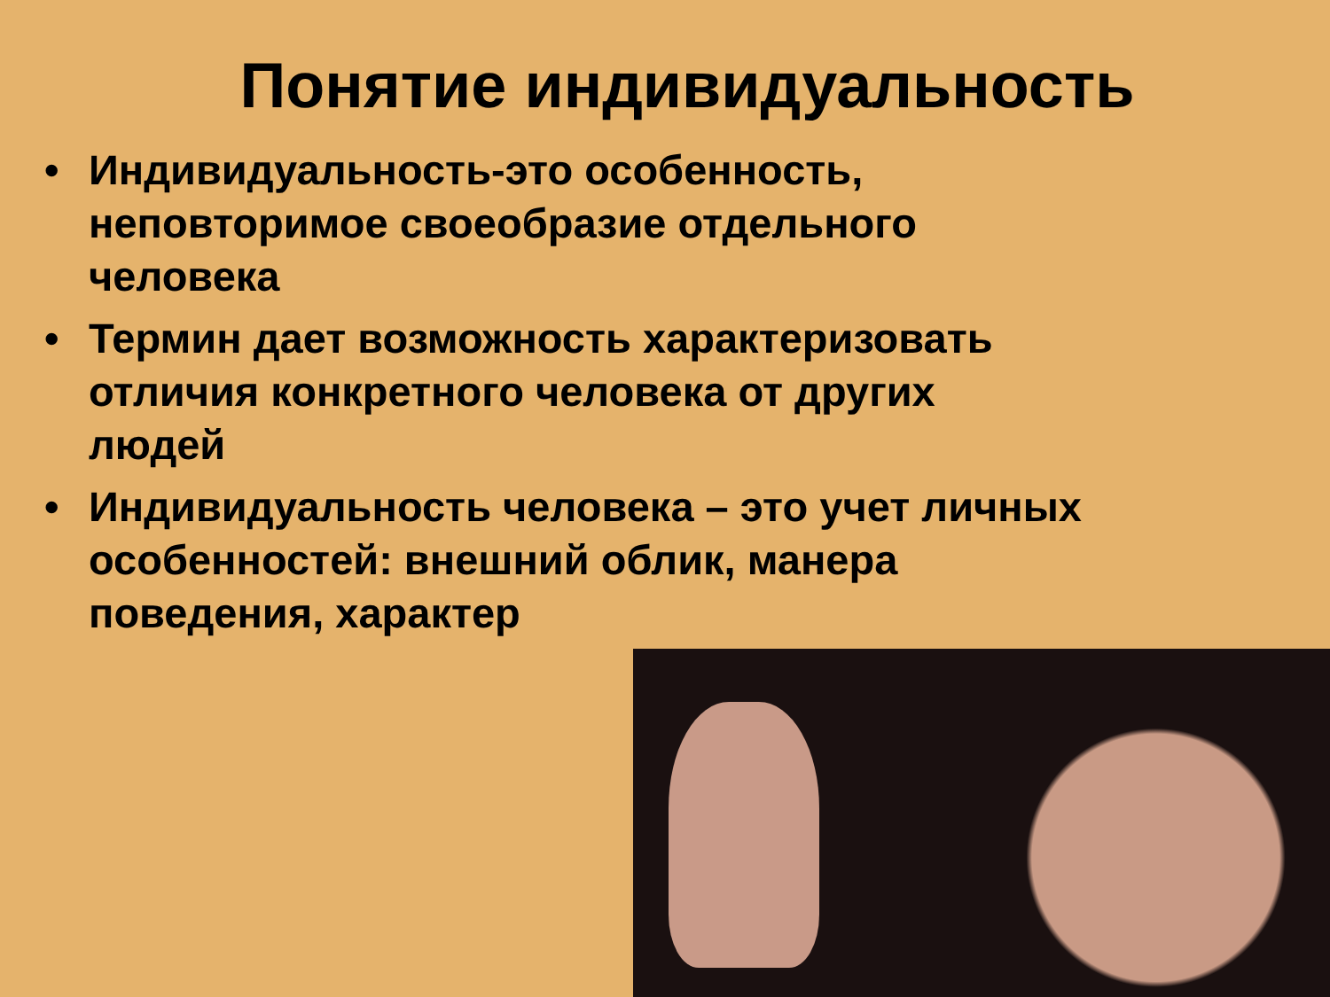Понятие индивидуальность
• Индивидуальность-это особенность, неповторимое своеобразие отдельного человека
• Термин дает возможность характеризовать отличия конкретного человека от других людей
• Индивидуальность человека – это учет личных особенностей: внешний облик, манера поведения, характер